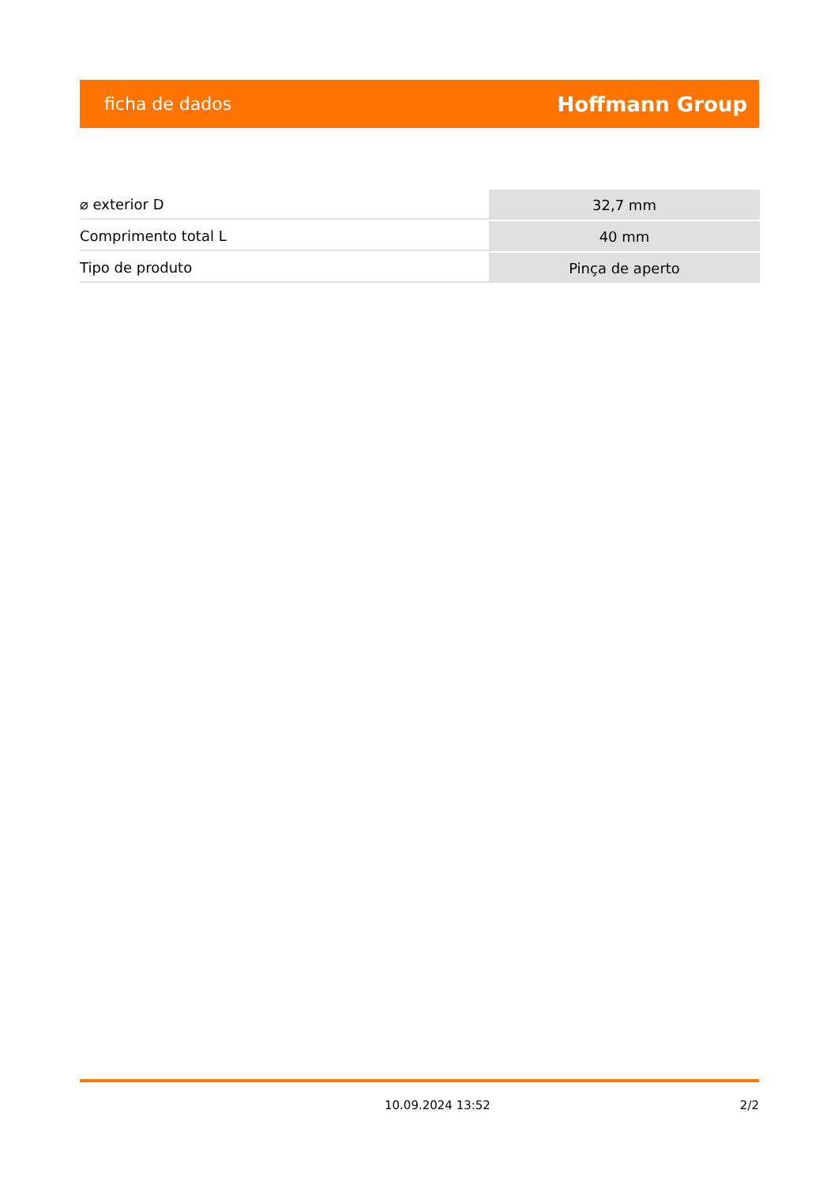ficha de dados Hoffmann Group
| ⌀ exterior D | 32,7 mm |
| Comprimento total L | 40 mm |
| Tipo de produto | Pinça de aperto |
10.09.2024 13:52 2/2